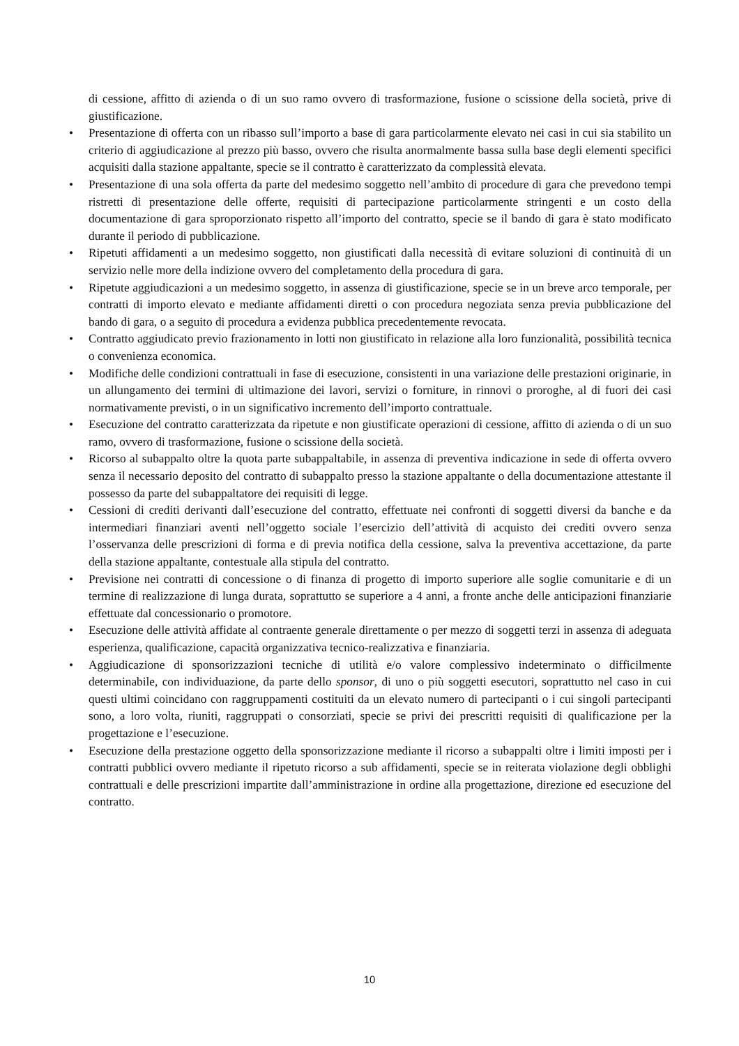di cessione, affitto di azienda o di un suo ramo ovvero di trasformazione, fusione o scissione della società, prive di giustificazione.
• Presentazione di offerta con un ribasso sull’importo a base di gara particolarmente elevato nei casi in cui sia stabilito un criterio di aggiudicazione al prezzo più basso, ovvero che risulta anormalmente bassa sulla base degli elementi specifici acquisiti dalla stazione appaltante, specie se il contratto è caratterizzato da complessità elevata.
• Presentazione di una sola offerta da parte del medesimo soggetto nell’ambito di procedure di gara che prevedono tempi ristretti di presentazione delle offerte, requisiti di partecipazione particolarmente stringenti e un costo della documentazione di gara sproporzionato rispetto all’importo del contratto, specie se il bando di gara è stato modificato durante il periodo di pubblicazione.
• Ripetuti affidamenti a un medesimo soggetto, non giustificati dalla necessità di evitare soluzioni di continuità di un servizio nelle more della indizione ovvero del completamento della procedura di gara.
• Ripetute aggiudicazioni a un medesimo soggetto, in assenza di giustificazione, specie se in un breve arco temporale, per contratti di importo elevato e mediante affidamenti diretti o con procedura negoziata senza previa pubblicazione del bando di gara, o a seguito di procedura a evidenza pubblica precedentemente revocata.
• Contratto aggiudicato previo frazionamento in lotti non giustificato in relazione alla loro funzionalità, possibilità tecnica o convenienza economica.
• Modifiche delle condizioni contrattuali in fase di esecuzione, consistenti in una variazione delle prestazioni originarie, in un allungamento dei termini di ultimazione dei lavori, servizi o forniture, in rinnovi o proroghe, al di fuori dei casi normativamente previsti, o in un significativo incremento dell’importo contrattuale.
• Esecuzione del contratto caratterizzata da ripetute e non giustificate operazioni di cessione, affitto di azienda o di un suo ramo, ovvero di trasformazione, fusione o scissione della società.
• Ricorso al subappalto oltre la quota parte subappaltabile, in assenza di preventiva indicazione in sede di offerta ovvero senza il necessario deposito del contratto di subappalto presso la stazione appaltante o della documentazione attestante il possesso da parte del subappaltatore dei requisiti di legge.
• Cessioni di crediti derivanti dall’esecuzione del contratto, effettuate nei confronti di soggetti diversi da banche e da intermediari finanziari aventi nell’oggetto sociale l’esercizio dell’attività di acquisto dei crediti ovvero senza l’osservanza delle prescrizioni di forma e di previa notifica della cessione, salva la preventiva accettazione, da parte della stazione appaltante, contestuale alla stipula del contratto.
• Previsione nei contratti di concessione o di finanza di progetto di importo superiore alle soglie comunitarie e di un termine di realizzazione di lunga durata, soprattutto se superiore a 4 anni, a fronte anche delle anticipazioni finanziarie effettuate dal concessionario o promotore.
• Esecuzione delle attività affidate al contraente generale direttamente o per mezzo di soggetti terzi in assenza di adeguata esperienza, qualificazione, capacità organizzativa tecnico-realizzativa e finanziaria.
• Aggiudicazione di sponsorizzazioni tecniche di utilità e/o valore complessivo indeterminato o difficilmente determinabile, con individuazione, da parte dello sponsor, di uno o più soggetti esecutori, soprattutto nel caso in cui questi ultimi coincidano con raggruppamenti costituiti da un elevato numero di partecipanti o i cui singoli partecipanti sono, a loro volta, riuniti, raggruppati o consorziati, specie se privi dei prescritti requisiti di qualificazione per la progettazione e l’esecuzione.
• Esecuzione della prestazione oggetto della sponsorizzazione mediante il ricorso a subappalti oltre i limiti imposti per i contratti pubblici ovvero mediante il ripetuto ricorso a sub affidamenti, specie se in reiterata violazione degli obblighi contrattuali e delle prescrizioni impartite dall’amministrazione in ordine alla progettazione, direzione ed esecuzione del contratto.
10